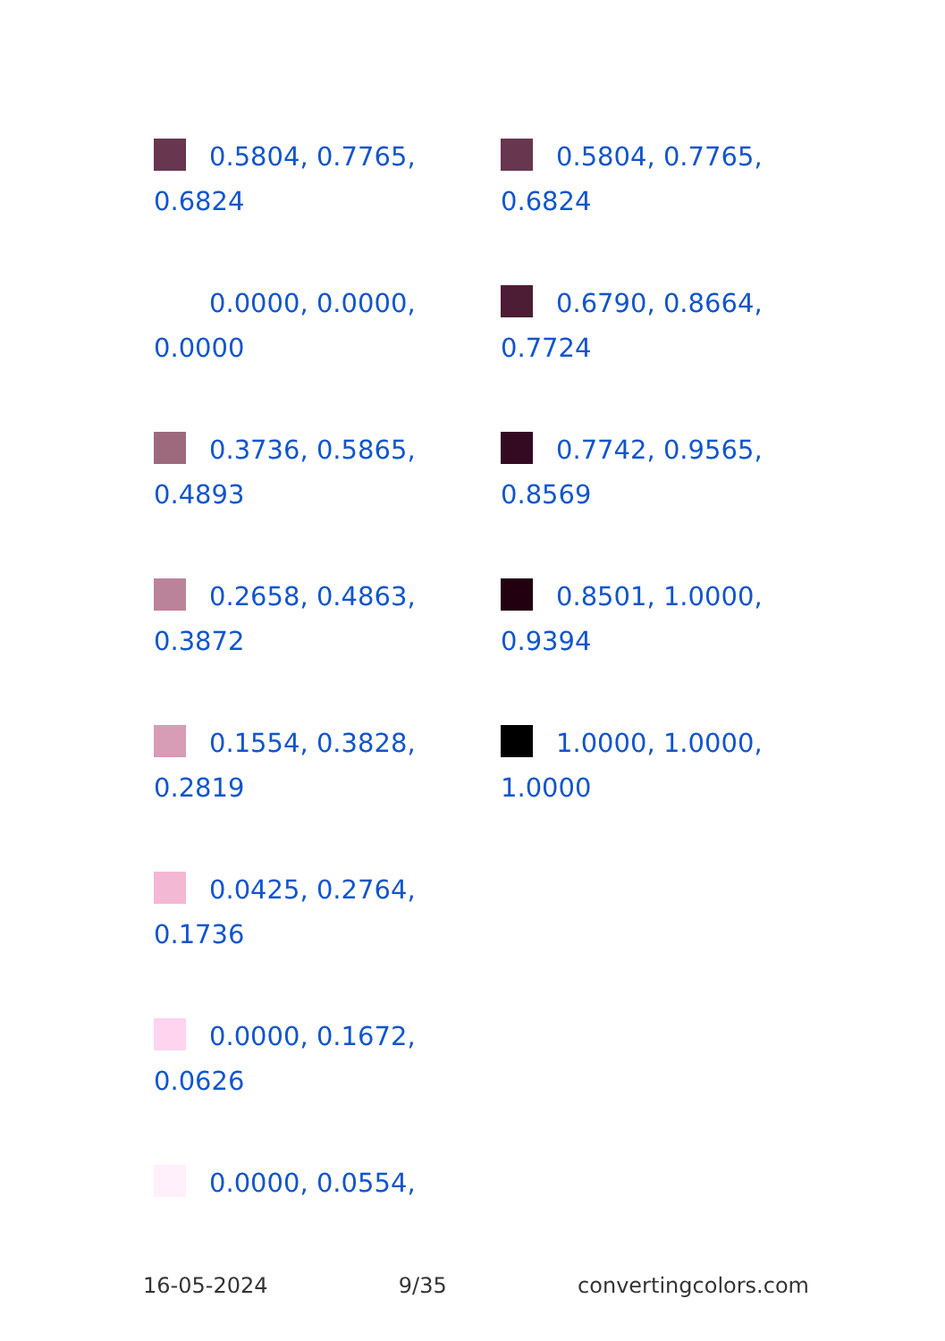0.5804, 0.7765, 0.6824
0.0000, 0.0000, 0.0000
0.3736, 0.5865, 0.4893
0.2658, 0.4863, 0.3872
0.1554, 0.3828, 0.2819
0.0425, 0.2764, 0.1736
0.0000, 0.1672, 0.0626
0.0000, 0.0554,
0.5804, 0.7765, 0.6824
0.6790, 0.8664, 0.7724
0.7742, 0.9565, 0.8569
0.8501, 1.0000, 0.9394
1.0000, 1.0000, 1.0000
16-05-2024 9/35 convertingcolors.com